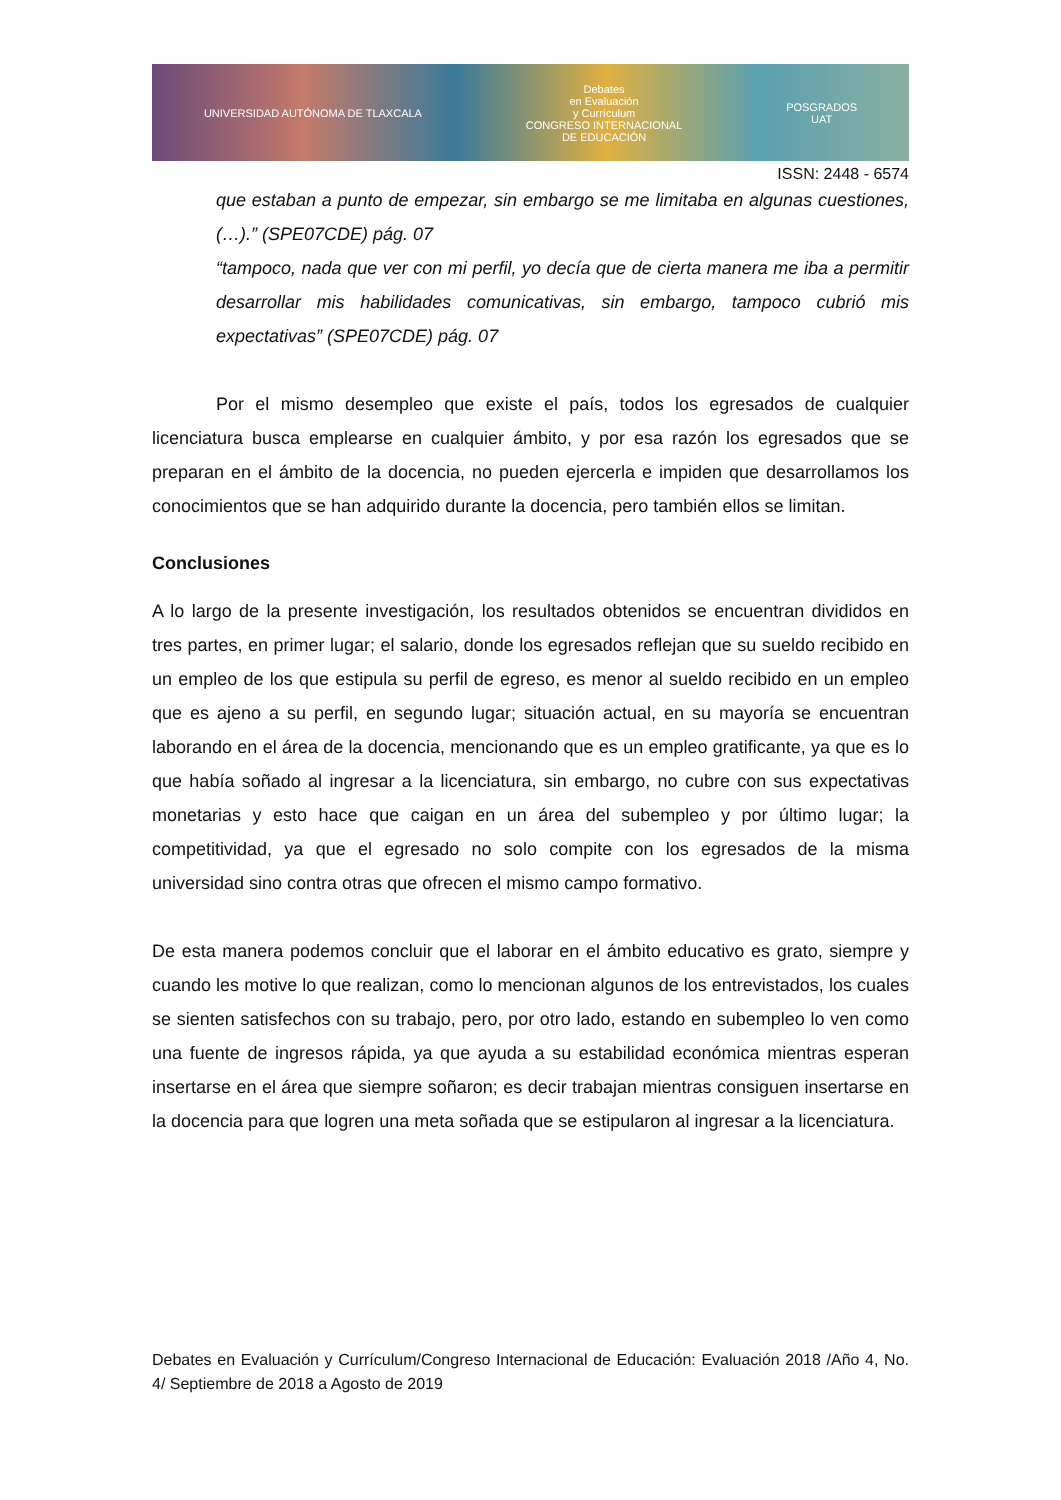UNIVERSIDAD AUTÓNOMA DE TLAXCALA
Debates
en Evaluación
y Currículum
CONGRESO INTERNACIONAL
DE EDUCACIÓN
POSGRADOS
UAT
ISSN: 2448 - 6574
que estaban a punto de empezar, sin embargo se me limitaba en algunas cuestiones, (…).” (SPE07CDE) pág. 07
“tampoco, nada que ver con mi perfil, yo decía que de cierta manera me iba a permitir desarrollar mis habilidades comunicativas, sin embargo, tampoco cubrió mis expectativas” (SPE07CDE) pág. 07
Por el mismo desempleo que existe el país, todos los egresados de cualquier licenciatura busca emplearse en cualquier ámbito, y por esa razón los egresados que se preparan en el ámbito de la docencia, no pueden ejercerla e impiden que desarrollamos los conocimientos que se han adquirido durante la docencia, pero también ellos se limitan.
Conclusiones
A lo largo de la presente investigación, los resultados obtenidos se encuentran divididos en tres partes, en primer lugar; el salario, donde los egresados reflejan que su sueldo recibido en un empleo de los que estipula su perfil de egreso, es menor al sueldo recibido en un empleo que es ajeno a su perfil, en segundo lugar; situación actual, en su mayoría se encuentran laborando en el área de la docencia, mencionando que es un empleo gratificante, ya que es lo que había soñado al ingresar a la licenciatura, sin embargo, no cubre con sus expectativas monetarias y esto hace que caigan en un área del subempleo y por último lugar; la competitividad, ya que el egresado no solo compite con los egresados de la misma universidad sino contra otras que ofrecen el mismo campo formativo.
De esta manera podemos concluir que el laborar en el ámbito educativo es grato, siempre y cuando les motive lo que realizan, como lo mencionan algunos de los entrevistados, los cuales se sienten satisfechos con su trabajo, pero, por otro lado, estando en subempleo lo ven como una fuente de ingresos rápida, ya que ayuda a su estabilidad económica mientras esperan insertarse en el área que siempre soñaron; es decir trabajan mientras consiguen insertarse en la docencia para que logren una meta soñada que se estipularon al ingresar a la licenciatura.
Debates en Evaluación y Currículum/Congreso Internacional de Educación: Evaluación 2018 /Año 4, No. 4/ Septiembre de 2018 a Agosto de 2019